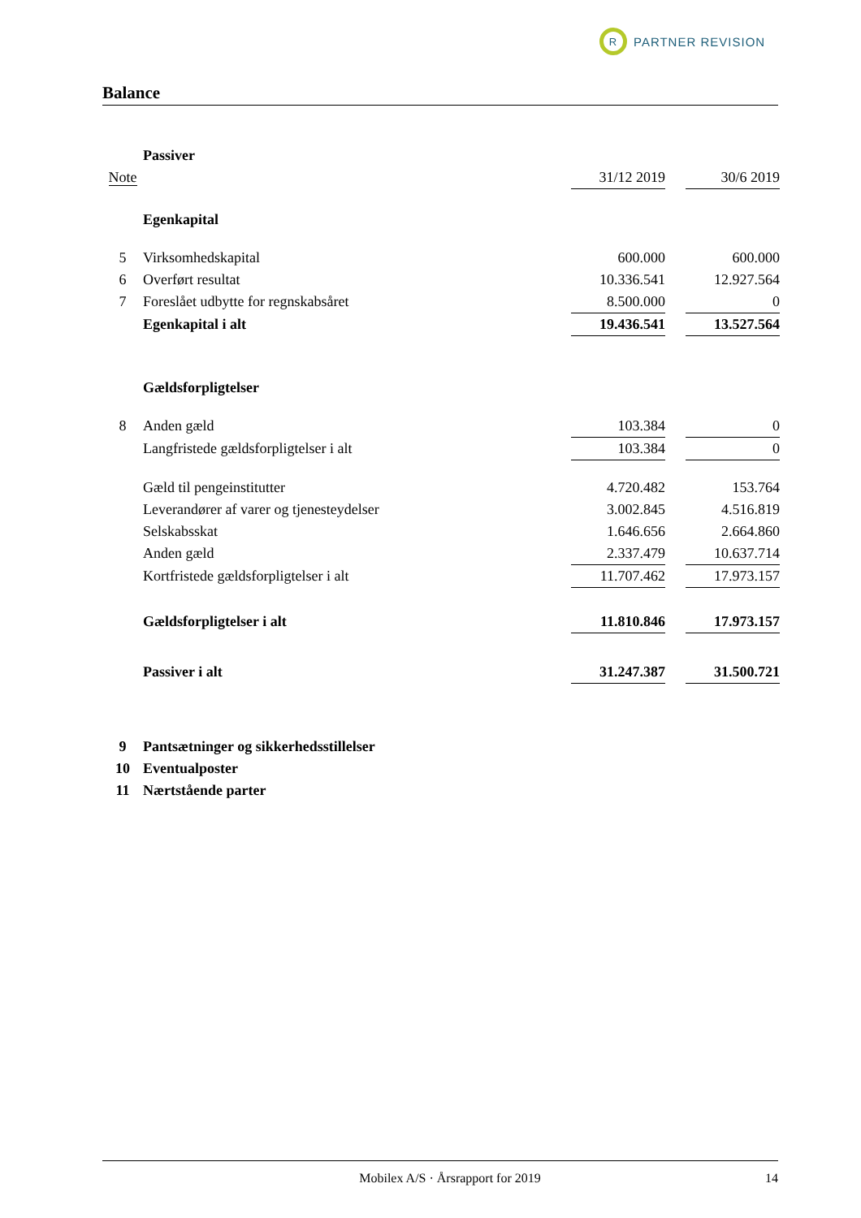R
PARTNER REVISION
Balance
| | Passiver | | | | |
| Note | | | 31/12 2019 | | 30/6 2019 |
| | Egenkapital | | | | |
| 5 | Virksomhedskapital | | 600.000 | | 600.000 |
| 6 | Overført resultat | | 10.336.541 | | 12.927.564 |
| 7 | Foreslået udbytte for regnskabsåret | | 8.500.000 | | 0 |
| | Egenkapital i alt | | 19.436.541 | | 13.527.564 |
| | Gældsforpligtelser | | | | |
| 8 | Anden gæld | | 103.384 | | 0 |
| | Langfristede gældsforpligtelser i alt | | 103.384 | | 0 |
| | Gæld til pengeinstitutter | | 4.720.482 | | 153.764 |
| | Leverandører af varer og tjenesteydelser | | 3.002.845 | | 4.516.819 |
| | Selskabsskat | | 1.646.656 | | 2.664.860 |
| | Anden gæld | | 2.337.479 | | 10.637.714 |
| | Kortfristede gældsforpligtelser i alt | | 11.707.462 | | 17.973.157 |
| | Gældsforpligtelser i alt | | 11.810.846 | | 17.973.157 |
| | Passiver i alt | | 31.247.387 | | 31.500.721 |
| 9 | Pantsætninger og sikkerhedsstillelser | | | | |
| 10 | Eventualposter | | | | |
| 11 | Nærtstående parter | | | | |
Mobilex A/S · Årsrapport for 2019 14